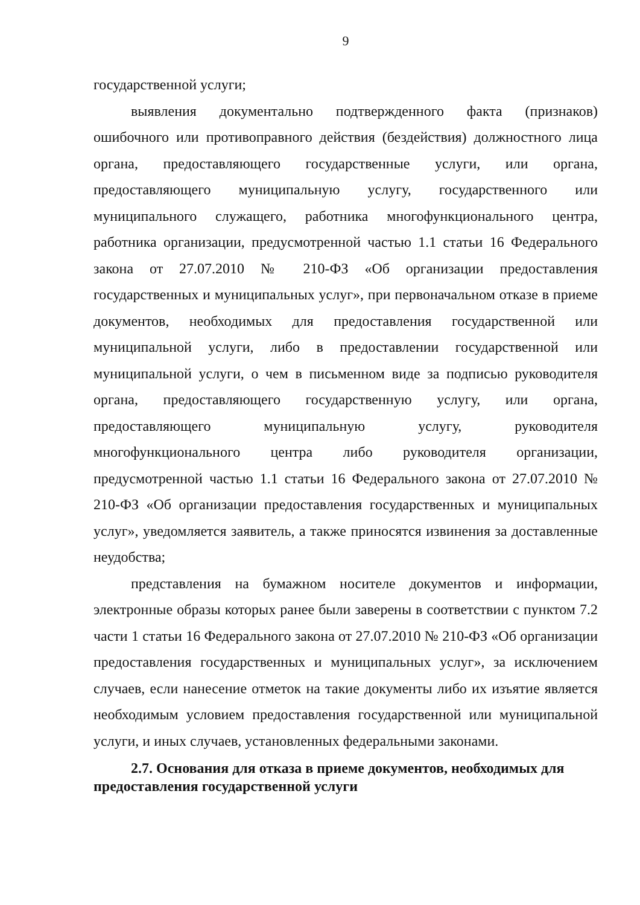9
государственной услуги;
выявления документально подтвержденного факта (признаков) ошибочного или противоправного действия (бездействия) должностного лица органа, предоставляющего государственные услуги, или органа, предоставляющего муниципальную услугу, государственного или муниципального служащего, работника многофункционального центра, работника организации, предусмотренной частью 1.1 статьи 16 Федерального закона от 27.07.2010 № 210-ФЗ «Об организации предоставления государственных и муниципальных услуг», при первоначальном отказе в приеме документов, необходимых для предоставления государственной или муниципальной услуги, либо в предоставлении государственной или муниципальной услуги, о чем в письменном виде за подписью руководителя органа, предоставляющего государственную услугу, или органа, предоставляющего муниципальную услугу, руководителя многофункционального центра либо руководителя организации, предусмотренной частью 1.1 статьи 16 Федерального закона от 27.07.2010 № 210-ФЗ «Об организации предоставления государственных и муниципальных услуг», уведомляется заявитель, а также приносятся извинения за доставленные неудобства;
представления на бумажном носителе документов и информации, электронные образы которых ранее были заверены в соответствии с пунктом 7.2 части 1 статьи 16 Федерального закона от 27.07.2010 № 210-ФЗ «Об организации предоставления государственных и муниципальных услуг», за исключением случаев, если нанесение отметок на такие документы либо их изъятие является необходимым условием предоставления государственной или муниципальной услуги, и иных случаев, установленных федеральными законами.
2.7. Основания для отказа в приеме документов, необходимых для предоставления государственной услуги